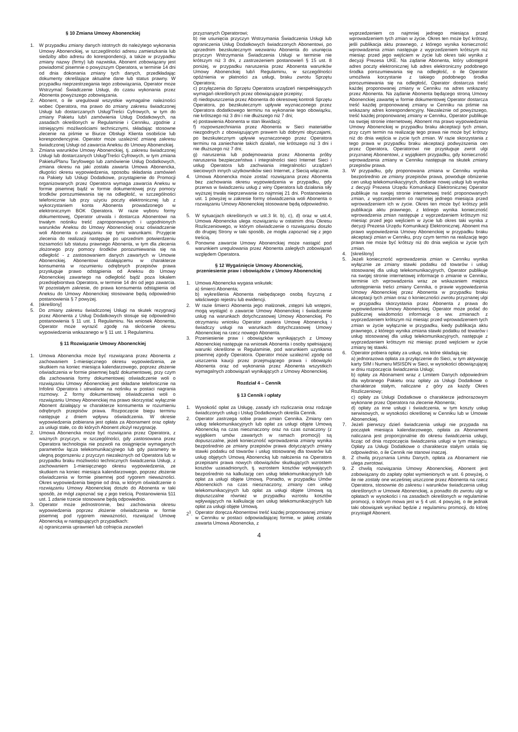§ 10 Zmiana Umowy Abonenckiej
1. W przypadku zmiany danych istotnych do należytego wykonania Umowy Abonenckiej, w szczególności adresu zamieszkania lub siedziby albo adresu do korespondencji, a także w przypadku zmiany nazwy (firmy) lub nazwiska, Abonent zobowiązany jest powiadomić pisemnie o powyższym Operatora, w terminie 14 dni od dnia dokonania zmiany tych danych, przedkładając dokumenty określające aktualne dane lub status prawny. W przypadku nieprzestrzegania tego zobowiązania, Operator może Wstrzymać Świadczenie Usługi, do czasu wykonania przez Abonenta powyższego zobowiązania.
2. Abonent, o ile uregulował wszystkie wymagalne należności wobec Operatora, ma prawo do zmiany zakresu świadczonej Usługi lub dostarczanych Usług/Treści Cyfrowych, w tym do zmiany Pakietu lub/i zamówienia Usług Dodatkowych, na zasadach określonych w Regulaminie i Cenniku, zgodnie z istniejącymi możliwościami technicznymi, składając stosowne zlecenie na piśmie w Biurze Obsługi Klienta osobiście lub korespondencyjnie. Operator może uzależnić zmianę zakresu świadczonej Usługi od zawarcia Aneksu do Umowy Abonenckiej.
3. Zmiana warunków Umowy Abonenckiej, tj. zakresu świadczonej Usługi lub dostarczanych Usług/Treści Cyfrowych, w tym zmiana Pakietu/Planu Taryfowego lub zamówienie Usług Dodatkowych, zmiana okresu na jaki została zawarta Umowa Abonencka, długości okresu wypowiedzenia, sposobu składania zamówień na Pakiety lub Usługi Dodatkowe, przystąpienie do Promocji organizowanych przez Operatora wymaga zawarcia Aneksu w formie pisemnej bądź w formie dokumentowej przy pomocy środków porozumiewania się na odległość, w szczególności telefonicznie lub przy użyciu poczty elektronicznej lub z wykorzystaniem konta Abonenta prowadzonego w elektronicznym BOK Operatora. W razie wyboru formy dokumentowej, Operator utrwala i dostarcza Abonentowi na trwałym nośniku treść zaproponowanych i uzgodnionych warunków Aneksu do Umowy Abonenckiej oraz oświadczenie woli Abonenta o związaniu się tymi warunkami. Przyjęcie zlecenia do realizacji następuje po uprzednim potwierdzeniu tożsamości lub statusu prawnego Abonenta, w tym dla zlecenia złożonego przy pomocy środków porozumiewania się na odległość - z zastosowaniem danych zawartych w Umowie Abonenckiej. Abonentowi działającemu w charakterze konsumenta w rozumieniu odrębnych przepisów prawa przysługuje prawo odstąpienia od Aneksu do Umowy Abonenckiej zawartego na odległość bądź poza lokalem przedsiębiorstwa Operatora, w terminie 14 dni od jego zawarcia. W pozostałym zakresie, do prawa konsumenta odstąpienia od Aneksu do Umowy Abonenckiej stosowane będą odpowiednio postanowienia § 7 powyżej.
4. [skreślony]
5. Do zmiany zakresu świadczonej Usługi na skutek rezygnacji przez Abonenta z Usług Dodatkowych stosuje się odpowiednio postanowienia § 11 ust. 1 Regulaminu. Na wniosek Abonenta, Operator może wyrazić zgodę na skrócenie okresu wypowiedzenia wskazanego w § 11 ust. 1 Regulaminu.
§ 11 Rozwiązanie Umowy Abonenckiej
1. Umowa Abonencka może być rozwiązana przez Abonenta z zachowaniem 1-miesięcznego okresu wypowiedzenia, ze skutkiem na koniec miesiąca kalendarzowego, poprzez złożenie oświadczenia w formie pisemnej bądź dokumentowej, przy czym dla zachowania formy dokumentowej oświadczenie woli o rozwiązaniu Umowy Abonenckiej jest składane telefonicznie na Infolinii Operatora i utrwalane na nośniku w postaci nagrania rozmowy. Z formy dokumentowej oświadczenia woli o rozwiązaniu Umowy Abonenckiej ma prawo skorzystać wyłącznie Abonent działający w charakterze konsumenta w rozumieniu odrębnych przepisów prawa. Rozpoczęcie biegu terminu następuje z dniem wpływu oświadczenia. W okresie wypowiedzenia pobierana jest opłata za Abonament oraz opłaty za usługi stałe, co do których Abonent złożył rezygnację.
2. Umowa Abonencka może być rozwiązana przez Operatora, z ważnych przyczyn, w szczególności, gdy zastosowana przez Operatora technologia nie pozwoli na osiągnięcie wymaganych parametrów łącza telekomunikacyjnego lub gdy parametry te ulegną pogorszeniu z przyczyn niezależnych od Operatora lub w przypadku braku możliwości technicznych świadczenia Usługi, z zachowaniem 1-miesięcznego okresu wypowiedzenia, ze skutkiem na koniec miesiąca kalendarzowego, poprzez złożenie oświadczenia w formie pisemnej pod rygorem nieważności. Okres wypowiedzenia biegnie od dnia, w którym oświadczenie o rozwiązaniu Umowy Abonenckiej doszło do Abonenta w taki sposób, że mógł zapoznać się z jego treścią. Postanowienia §11 ust. 1 zdanie trzecie stosowane będą odpowiednio.
3. Operator może jednostronnie, bez zachowania okresu wypowiedzenia poprzez złożenie oświadczenia w formie pisemnej pod rygorem nieważności, rozwiązać Umowę Abonencką w następujących przypadkach:
a) ograniczenia uprawnień lub cofnięcia zezwoleń
przyznanych Operatorowi;
b) nie usunięcia przyczyn Wstrzymania Świadczenia Usługi lub ograniczenia Usług Dodatkowych świadczonych Abonentowi, po uprzednim bezskutecznym wezwaniu Abonenta do usunięcia przyczyn Wstrzymania Świadczenia Usługi w terminie nie krótszym niż 3 dni, z zastrzeżeniem postanowień § 15 ust. 8 poniżej, w przypadku naruszenia przez Abonenta warunków Umowy Abonenckiej lub/i Regulaminu, w szczególności opóźnienia w płatności za usługi, braku zwrotu Sprzętu Operatora;
c) przyłączenia do Sprzętu Operatora urządzeń niespełniających wymagań określonych przez obowiązujące przepisy;
d) niedopuszczenia przez Abonenta do okresowej kontroli Sprzętu Operatora, po bezskutecznym upływie wyznaczonego przez Operatora dodatkowego terminu na wykonanie tego obowiązku, nie krótszego niż 3 dni i nie dłuższego niż 7 dni;
e) postawienia Abonenta w stan likwidacji;
f) rozpowszechniania przez Abonenta w Sieci materiałów niezgodnych z obowiązującym prawem lub dobrymi obyczajami, po bezskutecznym upływie wyznaczonego przez Operatora terminu na zaniechanie takich działań, nie krótszego niż 3 dni i nie dłuższego niż 7 dni;
g) naruszenia lub podejmowania przez Abonenta próby naruszenia bezpieczeństwa i integralności sieci Internet Sieci i usług Operatora lub zachwiania integralności urządzeń sieciowych innych użytkowników sieci Internet, z Siecią włącznie.
4. Umowa Abonencka może zostać rozwiązana przez Abonenta bez zachowania okresu wypowiedzenia w przypadku, gdy przerwa w świadczeniu usług z winy Operatora lub działania siły wyższej trwała nieprzerwanie co najmniej 21 dni. Postanowienia ust. 1 powyżej w zakresie formy oświadczenia woli Abonenta o rozwiązaniu Umowy Abonenckiej stosowane będą odpowiednio.
5. W sytuacjach określonych w ust.3 lit. b), c), d) oraz w ust.4, Umowa Abonencka ulega rozwiązaniu w ostatnim dniu Okresu Rozliczeniowego, w którym oświadczenie o rozwiązaniu doszło do drugiej Strony w taki sposób, że mogła zapoznać się z jego treścią.
6. Ponowne zawarcie Umowy Abonenckiej może nastąpić pod warunkiem uregulowania przez Abonenta zaległych zobowiązań względem Operatora.
§ 12 Wygaśnięcie Umowy Abonenckiej,
przeniesienie praw i obowiązków z Umowy Abonenckiej
1. Umowa Abonencka wygasa wskutek:
a) śmierci Abonenta;
b) wykreślenia Abonenta niebędącego osobą fizyczną z właściwego rejestru lub ewidencji.
2. W razie śmierci Abonenta jego małżonek, zstępni lub wstępni, mogą wystąpić o zawarcie Umowy Abonenckiej i świadczenie usług na warunkach dotychczasowej Umowy Abonenckiej. Po otrzymaniu wniosku Operator zawiera Umowę Abonencką i świadczy usługi na warunkach dotychczasowej Umowy Abonenckiej na rzecz nowego Abonenta.
3. Przeniesienie praw i obowiązków wynikających z Umowy Abonenckiej następuje na wniosek Abonenta i osoby spełniającej warunki określone w Regulaminie, pod warunkiem uzyskania pisemnej zgody Operatora. Operator może uzależnić zgodę od uiszczenia kaucji przez przejmującego prawa i obowiązki Abonenta oraz od wykonania przez Abonenta wszystkich wymagalnych zobowiązań wynikających z Umowy Abonenckiej.
Rozdział 4 – Cennik
§ 13 Cennik i opłaty
1. Wysokość opłat za Usługę, zasady ich rozliczania oraz rodzaje świadczonych usług i Usług Dodatkowych określa Cennik.
2. Operator zastrzega sobie prawo zmian Cennika. Zmiany cen usług telekomunikacyjnych lub opłat za usługi objęte Umową Abonencką na czas nieoznaczony oraz na czas oznaczony (z wyjątkiem umów zawartych w ramach promocji) są dopuszczalne, jeżeli konieczność wprowadzenia zmiany wynika bezpośrednio ze zmiany przepisów prawa dotyczących zmiany stawki podatku od towarów i usług stosowanej dla towarów lub usług objętych Umową Abonencką lub nałożenia na Operatora przepisami prawa nowych obowiązków skutkujących wzrostem kosztów uzasadnionych, tj. wzrostem kosztów wpływających bezpośrednio na kalkulację cen usług telekomunikacyjnych lub opłat za usługi objęte Umową. Ponadto, w przypadku Umów Abonenckich na czas nieoznaczony, zmiany cen usług telekomunikacyjnych lub opłat za usługi objęte Umową są dopuszczalne również w przypadku wzrostu kosztów wpływających na kalkulację cen usług telekomunikacyjnych lub opłat za usługi objęte Umową.
2<sup>1</sup>. Operator doręcza Abonentowi treść każdej proponowanej zmiany w Cenniku w postaci odpowiadającej formie, w jakiej została zawarta Umowa Abonencka, z
wyprzedzeniem co najmniej jednego miesiąca przed wprowadzeniem tych zmian w życie. Okres ten może być krótszy, jeśli publikacja aktu prawnego, z którego wynika konieczność wprowadzenia zmian następuje z wyprzedzeniem krótszym niż miesiąc przed jego wejściem w życie lub okres taki wynika z decyzji Prezesa UKE. Na żądanie Abonenta, który udostępnił adres poczty elektronicznej lub adres elektroniczny podobnego środka porozumiewania się na odległość, o ile Operator umożliwia korzystanie z takiego podobnego środka porozumiewania się na odległość, Operator dostarcza treść każdej proponowanej zmiany w Cenniku na adres wskazany przez Abonenta. Na żądanie Abonenta będącego stroną Umowy Abonenckiej zawartej w formie dokumentowej Operator dostarcza treść każdej proponowanej zmiany w Cenniku na piśmie na wskazany adres korespondencyjny. Niezależnie od powyższego, treść każdej proponowanej zmiany w Cenniku, Operator publikuje na swojej stronie internetowej. Abonent ma prawo wypowiedzenia Umowy Abonenckiej w przypadku braku akceptacji tych zmian, przy czym termin na realizację tego prawa nie może być krótszy niż do dnia wejścia w życie tych zmian. W razie skorzystania z tego prawa w przypadku braku akceptacji podwyższenia cen przez Operatora, Operatorowi nie przysługuje zwrot ulgi przyznanej Abonentowi, z wyjątkiem przypadku, gdy konieczność wprowadzenia zmiany w Cenniku następuje na skutek zmiany przepisów prawa.
3. W przypadku, gdy proponowana zmiana w Cenniku wynika bezpośrednio ze zmiany przepisów prawa, powoduje obniżenie cen usług telekomunikacyjnych, dodanie nowej usługi lub wynika z decyzji Prezesa Urzędu Komunikacji Elektronicznej Operator publikuje na swojej stronie internetowej treść proponowanych zmian, z wyprzedzeniem co najmniej jednego miesiąca przed wprowadzeniem ich w życie. Okres ten może być krótszy jeśli publikacja aktu prawnego, z którego wynika konieczność wprowadzenia zmian następuje z wyprzedzeniem krótszym niż miesiąc przed jego wejściem w życie lub okres taki wynika z decyzji Prezesa Urzędu Komunikacji Elektronicznej. Abonent ma prawo wypowiedzenia Umowy Abonenckiej w przypadku braku akceptacji zmian w Cenniku, przy czym termin na realizację tego prawa nie może być krótszy niż do dnia wejścia w życie tych zmian.
4. [skreślony]
5. Jeżeli konieczność wprowadzenia zmian w Cenniku wynika wyłącznie ze zmiany stawki podatku od towarów i usług stosowanej dla usług telekomunikacyjnych, Operator publikuje na swojej stronie internetowej informacje o zmianie w Cenniku, terminie ich wprowadzenia wraz ze wskazaniem miejsca udostępnienia treści zmiany Cennika, o prawie wypowiedzenia Umowy Abonenckiej przez Abonenta w przypadku braku akceptacji tych zmian oraz o konieczności zwrotu przyznanej ulgi w przypadku skorzystania przez Abonenta z prawa do wypowiedzenia Umowy Abonenckiej. Operator może podać do publicznej wiadomości informacje o ww. zmianach z wyprzedzeniem krótszym niż miesiąc przed wprowadzeniem tych zmian w życie wyłącznie w przypadku, kiedy publikacja aktu prawnego, z którego wynika zmiana stawki podatku od towarów i usług stosowanej dla usług telekomunikacyjnych, następuje z wyprzedzeniem krótszym niż miesiąc przed wejściem w życie zmiany tej stawki.
6. Operator pobiera opłaty za usługi, na które składają się:
a) jednorazowa opłata za przyłączenie do Sieci, w tym aktywację karty SIM i Numeru MSISDN w Sieci, w wysokości obowiązującej w dniu rozpoczęcia świadczenia Usługi;
b) opłaty za Abonament wraz z Limitem Danych odpowiednim dla wybranego Pakietu oraz opłaty za Usługi Dodatkowe o charakterze stałym, naliczane z góry za każdy Okres Rozliczeniowy;
c) opłaty za Usługi Dodatkowe o charakterze jednorazowym wykonane przez Operatora na zlecenie Abonenta;
d) opłaty za inne usługi i świadczenia, w tym koszty usług serwisowych, w wysokości określonej w Cenniku lub w Umowie Abonenckiej.
7. Jeżeli pierwszy dzień świadczenia usługi nie przypada na początek miesiąca kalendarzowego, opłata za Abonament naliczana jest proporcjonalnie do okresu świadczenia usługi, licząc od dnia rozpoczęcia świadczenia usługi w tym miesiącu. Opłaty za Usługi Dodatkowe o charakterze stałym ustala się odpowiednio, o ile Cennik nie stanowi inaczej.
8. Z chwilą przyznania Limitu Danych, opłata za Abonament nie ulega zwrotowi.
9. Z chwilą rozwiązania Umowy Abonenckiej, Abonent jest zobowiązany do zapłaty opłat wymienionych w ust. 6 powyżej, o ile nie zostały one wcześniej uiszczone przez Abonenta na rzecz Operatora, stosownie do zakresu i warunków świadczenia usług określonych w Umowie Abonenckiej, a ponadto do zwrotu ulgi w opłatach w wysokości i na zasadach określonych w regulaminie promocji, o którym mowa jest w § 4 ust. 4 powyżej, o ile jednak taki obowiązek wynikać będzie z regulaminu promocji, do której przystąpił Abonent.
4